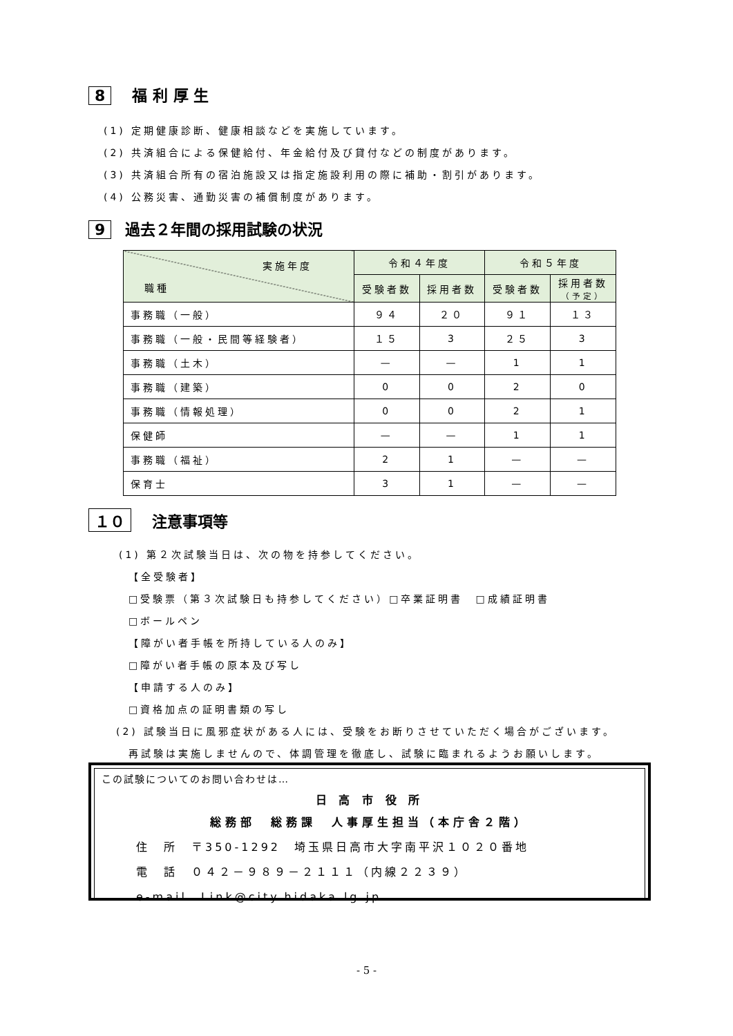8 福 利 厚 生
(1) 定期健康診断、健康相談などを実施しています。
(2) 共済組合による保健給付、年金給付及び貸付などの制度があります。
(3) 共済組合所有の宿泊施設又は指定施設利用の際に補助・割引があります。
(4) 公務災害、通勤災害の補償制度があります。
9 過去２年間の採用試験の状況
| 実施年度 職種 | 令和４年度 | | 令和５年度 | |
| --- | --- | --- | --- | --- |
| | 受験者数 | 採用者数 | 受験者数 | 採用者数 （予定） |
| 事務職（一般） | ９４ | ２０ | ９１ | １３ |
| 事務職（一般・民間等経験者） | １５ | 3 | ２５ | 3 |
| 事務職（土木） | — | — | 1 | 1 |
| 事務職（建築） | 0 | 0 | 2 | 0 |
| 事務職（情報処理） | 0 | 0 | 2 | 1 |
| 保健師 | — | — | 1 | 1 |
| 事務職（福祉） | 2 | 1 | — | — |
| 保育士 | 3 | 1 | — | — |
１０ 注意事項等
(1) 第２次試験当日は、次の物を持参してください。
【全受験者】
□受験票（第３次試験日も持参してください）□卒業証明書　□成績証明書
□ボールペン
【障がい者手帳を所持している人のみ】
□障がい者手帳の原本及び写し
【申請する人のみ】
□資格加点の証明書類の写し
(2) 試験当日に風邪症状がある人には、受験をお断りさせていただく場合がございます。
再試験は実施しませんので、体調管理を徹底し、試験に臨まれるようお願いします。
この試験についてのお問い合わせは…
日 高 市 役 所
総務部　総務課　人事厚生担当（本庁舎２階）
住　所　〒350-1292　埼玉県日高市大字南平沢１０２０番地
電　話　０４２－９８９－２１１１（内線２２３９）
e-mail　Link@city.hidaka.lg.jp
- 5 -